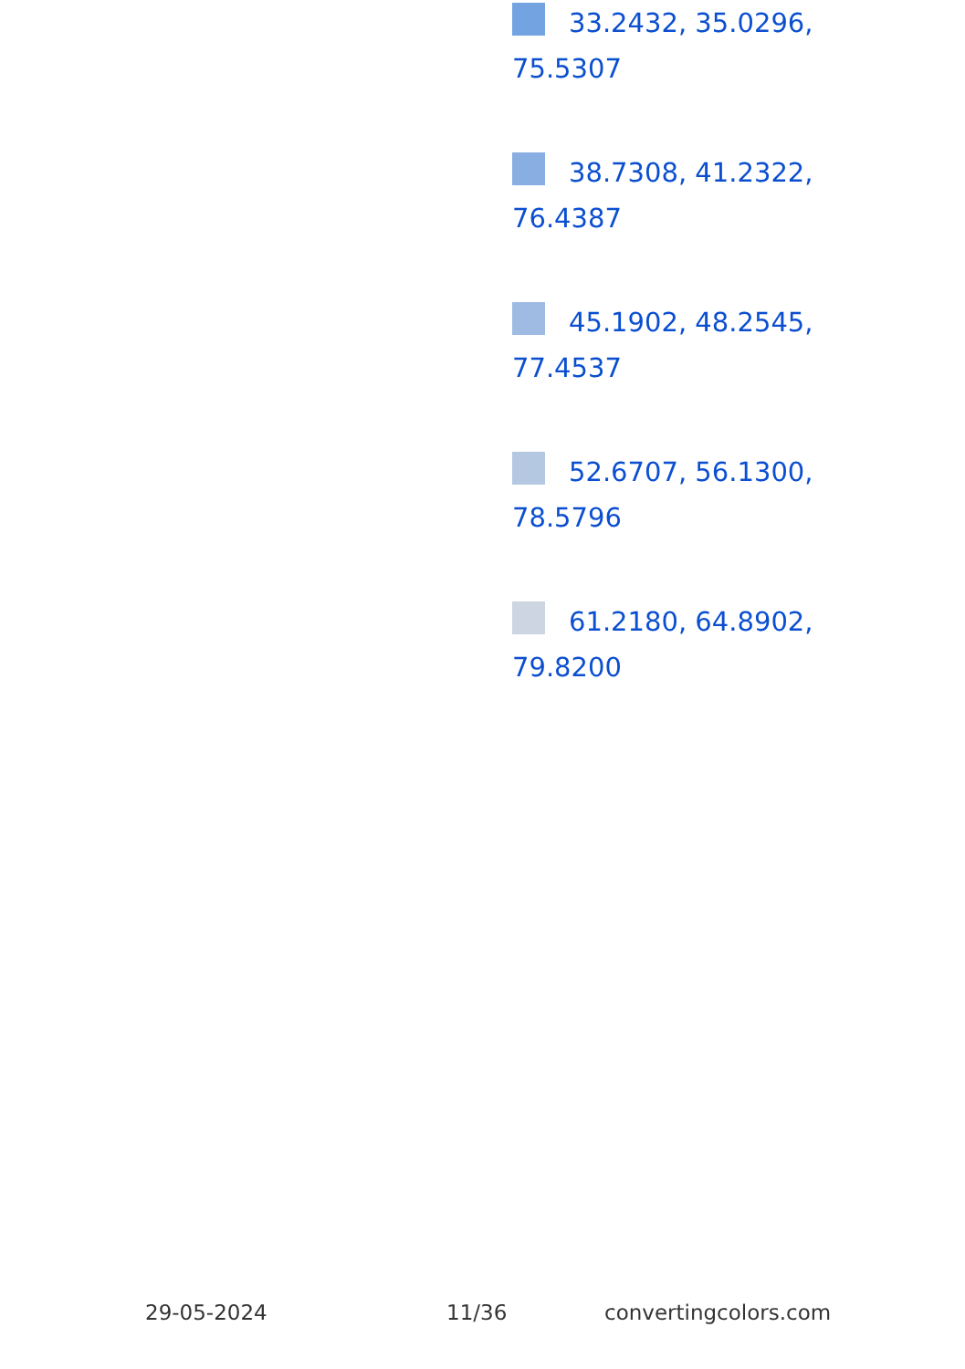33.2432, 35.0296, 75.5307
38.7308, 41.2322, 76.4387
45.1902, 48.2545, 77.4537
52.6707, 56.1300, 78.5796
61.2180, 64.8902, 79.8200
29-05-2024 11/36 convertingcolors.com